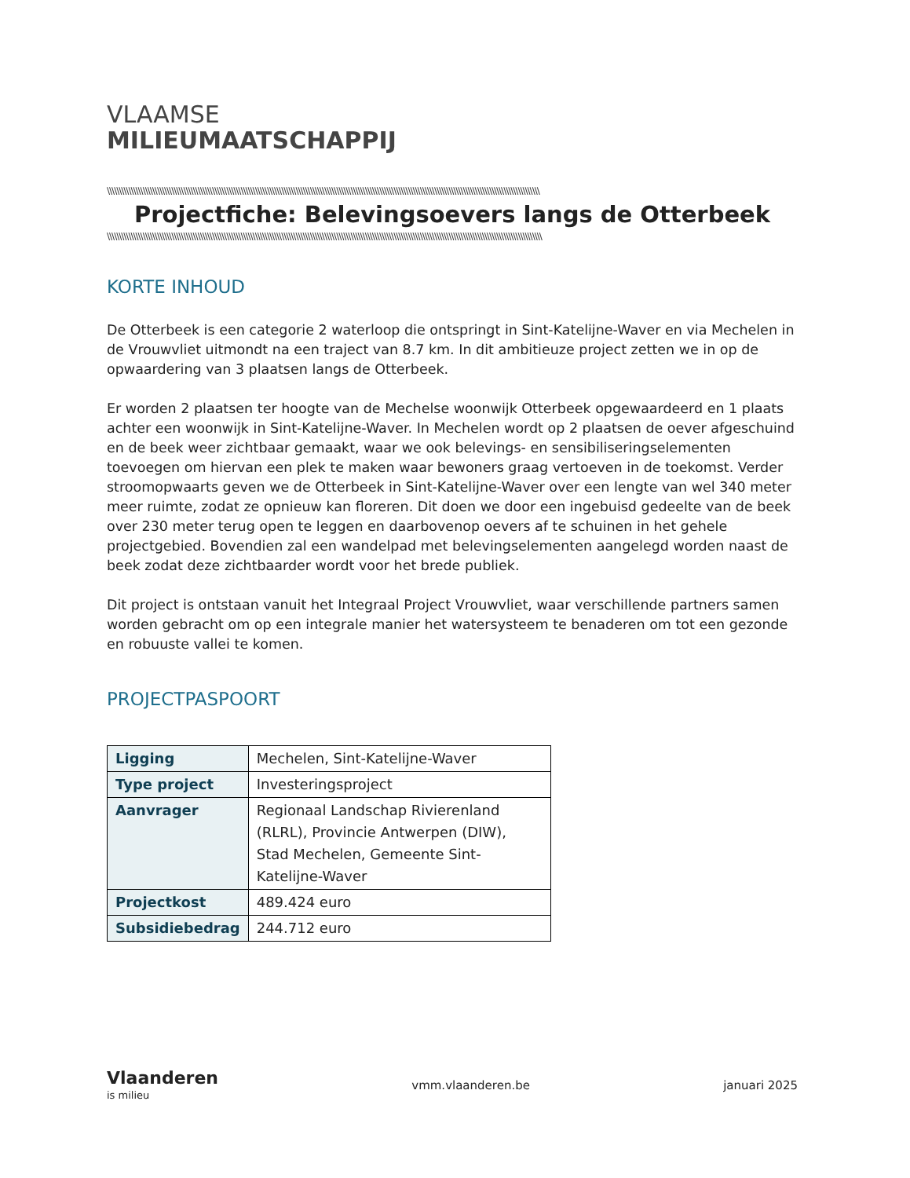VLAAMSE
MILIEUMAATSCHAPPIJ
\\\\\\\\\\\\\\\\\\\\\\\\\\\\\\\\\\\\\\\\\\\\\\\\\\\\\\\\\\\\\\\\\\\\\\\\\\\\\\\\\\\\\\\\\\\\\\\\\\\\\\\\\\\\\\\\\\\\\\\\\\\\\\\\\\\\\\\\\\\\\\\\\\\\\\\\\\\\\\\\\\\\\\\\\\\\\\\\\\\\\
Projectfiche: Belevingsoevers langs de Otterbeek
\\\\\\\\\\\\\\\\\\\\\\\\\\\\\\\\\\\\\\\\\\\\\\\\\\\\\\\\\\\\\\\\\\\\\\\\\\\\\\\\\\\\\\\\\\\\\\\\\\\\\\\\\\\\\\\\\\\\\\\\\\\\\\\\\\\\\\\\\\\\\\\\\\\\\\\\\\\\\\\\\\\\\\\\\\\\\\\\\\\\\\
KORTE INHOUD
De Otterbeek is een categorie 2 waterloop die ontspringt in Sint-Katelijne-Waver en via Mechelen in de Vrouwvliet uitmondt na een traject van 8.7 km. In dit ambitieuze project zetten we in op de opwaardering van 3 plaatsen langs de Otterbeek.
Er worden 2 plaatsen ter hoogte van de Mechelse woonwijk Otterbeek opgewaardeerd en 1 plaats achter een woonwijk in Sint-Katelijne-Waver. In Mechelen wordt op 2 plaatsen de oever afgeschuind en de beek weer zichtbaar gemaakt, waar we ook belevings- en sensibiliseringselementen toevoegen om hiervan een plek te maken waar bewoners graag vertoeven in de toekomst. Verder stroomopwaarts geven we de Otterbeek in Sint-Katelijne-Waver over een lengte van wel 340 meter meer ruimte, zodat ze opnieuw kan floreren. Dit doen we door een ingebuisd gedeelte van de beek over 230 meter terug open te leggen en daarbovenop oevers af te schuinen in het gehele projectgebied. Bovendien zal een wandelpad met belevingselementen aangelegd worden naast de beek zodat deze zichtbaarder wordt voor het brede publiek.
Dit project is ontstaan vanuit het Integraal Project Vrouwvliet, waar verschillende partners samen worden gebracht om op een integrale manier het watersysteem te benaderen om tot een gezonde en robuuste vallei te komen.
PROJECTPASPOORT
| Ligging | Mechelen, Sint-Katelijne-Waver |
| Type project | Investeringsproject |
| Aanvrager | Regionaal Landschap Rivierenland (RLRL), Provincie Antwerpen (DIW), Stad Mechelen, Gemeente Sint-Katelijne-Waver |
| Projectkost | 489.424 euro |
| Subsidiebedrag | 244.712 euro |
Vlaanderen
is milieu
vmm.vlaanderen.be januari 2025